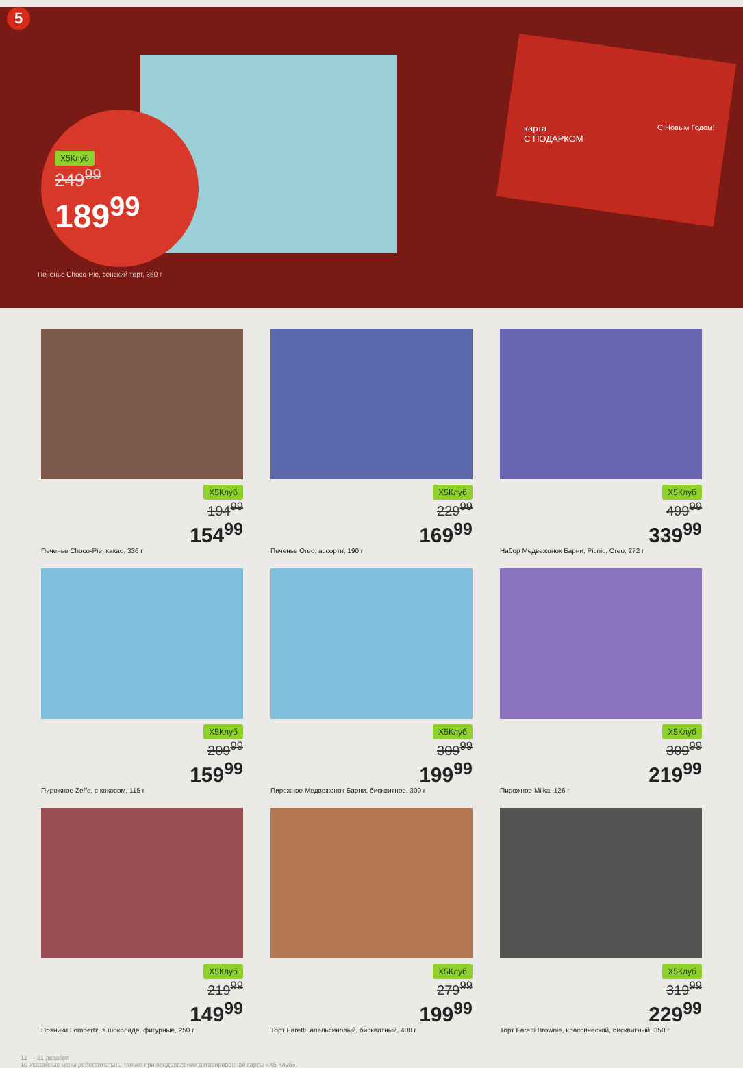5
Х5Клуб
249<sup>99</sup>
189<sup>99</sup>
карта
С ПОДАРКОМ
С Новым Годом!
Печенье Choco-Pie, венский торт, 360 г
Х5Клуб
194<sup>99</sup>
154<sup>99</sup>
Печенье Choco-Pie, какао, 336 г
Х5Клуб
229<sup>99</sup>
169<sup>99</sup>
Печенье Oreo, ассорти, 190 г
Х5Клуб
499<sup>99</sup>
339<sup>99</sup>
Набор Медвежонок Барни, Picnic, Oreo, 272 г
Х5Клуб
209<sup>99</sup>
159<sup>99</sup>
Пирожное Zeffo, с кокосом, 115 г
Х5Клуб
309<sup>99</sup>
199<sup>99</sup>
Пирожное Медвежонок Барни, бисквитное, 300 г
Х5Клуб
309<sup>99</sup>
219<sup>99</sup>
Пирожное Milka, 126 г
Х5Клуб
219<sup>99</sup>
149<sup>99</sup>
Пряники Lombertz, в шоколаде, фигурные, 250 г
Х5Клуб
279<sup>99</sup>
199<sup>99</sup>
Торт Faretti, апельсиновый, бисквитный, 400 г
Х5Клуб
319<sup>99</sup>
229<sup>99</sup>
Торт Faretti Brownie, классический, бисквитный, 350 г
12 — 31 декабря
10 Указанные цены действительны только при предъявлении активированной карты «Х5 Клуб».